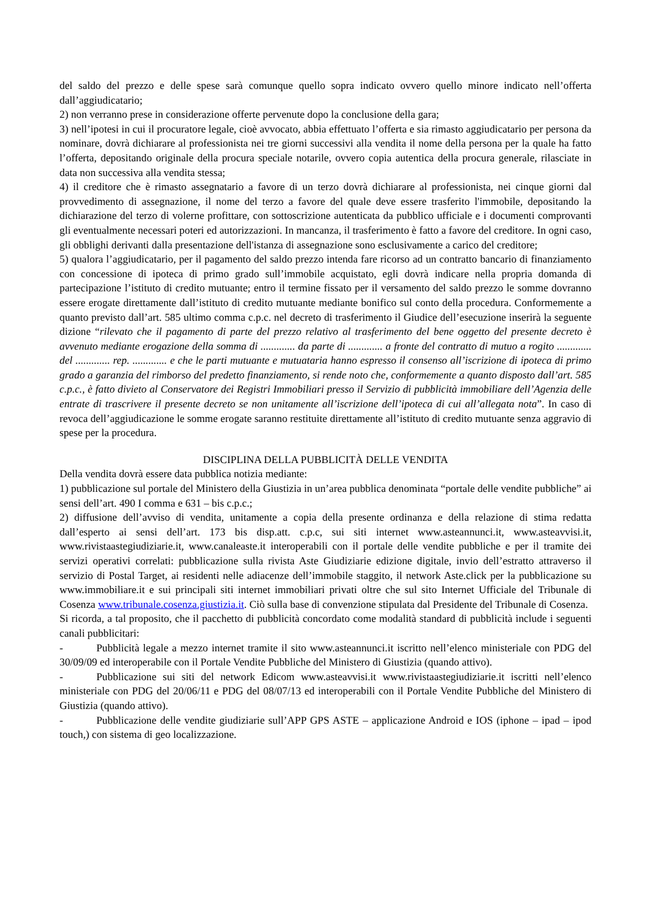del saldo del prezzo e delle spese sarà comunque quello sopra indicato ovvero quello minore indicato nell’offerta dall’aggiudicatario;
2) non verranno prese in considerazione offerte pervenute dopo la conclusione della gara;
3) nell’ipotesi in cui il procuratore legale, cioè avvocato, abbia effettuato l’offerta e sia rimasto aggiudicatario per persona da nominare, dovrà dichiarare al professionista nei tre giorni successivi alla vendita il nome della persona per la quale ha fatto l’offerta, depositando originale della procura speciale notarile, ovvero copia autentica della procura generale, rilasciate in data non successiva alla vendita stessa;
4) il creditore che è rimasto assegnatario a favore di un terzo dovrà dichiarare al professionista, nei cinque giorni dal provvedimento di assegnazione, il nome del terzo a favore del quale deve essere trasferito l'immobile, depositando la dichiarazione del terzo di volerne profittare, con sottoscrizione autenticata da pubblico ufficiale e i documenti comprovanti gli eventualmente necessari poteri ed autorizzazioni. In mancanza, il trasferimento è fatto a favore del creditore. In ogni caso, gli obblighi derivanti dalla presentazione dell'istanza di assegnazione sono esclusivamente a carico del creditore;
5) qualora l’aggiudicatario, per il pagamento del saldo prezzo intenda fare ricorso ad un contratto bancario di finanziamento con concessione di ipoteca di primo grado sull’immobile acquistato, egli dovrà indicare nella propria domanda di partecipazione l’istituto di credito mutuante; entro il termine fissato per il versamento del saldo prezzo le somme dovranno essere erogate direttamente dall’istituto di credito mutuante mediante bonifico sul conto della procedura. Conformemente a quanto previsto dall’art. 585 ultimo comma c.p.c. nel decreto di trasferimento il Giudice dell’esecuzione inserirà la seguente dizione “rilevato che il pagamento di parte del prezzo relativo al trasferimento del bene oggetto del presente decreto è avvenuto mediante erogazione della somma di ............. da parte di ............. a fronte del contratto di mutuo a rogito ............. del ............. rep. ............. e che le parti mutuante e mutuataria hanno espresso il consenso all’iscrizione di ipoteca di primo grado a garanzia del rimborso del predetto finanziamento, si rende noto che, conformemente a quanto disposto dall’art. 585 c.p.c., è fatto divieto al Conservatore dei Registri Immobiliari presso il Servizio di pubblicità immobiliare dell’Agenzia delle entrate di trascrivere il presente decreto se non unitamente all’iscrizione dell’ipoteca di cui all’allegata nota”. In caso di revoca dell’aggiudicazione le somme erogate saranno restituite direttamente all’istituto di credito mutuante senza aggravio di spese per la procedura.
DISCIPLINA DELLA PUBBLICITÀ DELLE VENDITA
Della vendita dovrà essere data pubblica notizia mediante:
1) pubblicazione sul portale del Ministero della Giustizia in un’area pubblica denominata “portale delle vendite pubbliche” ai sensi dell’art. 490 I comma e 631 – bis c.p.c.;
2) diffusione dell’avviso di vendita, unitamente a copia della presente ordinanza e della relazione di stima redatta dall’esperto ai sensi dell’art. 173 bis disp.att. c.p.c, sui siti internet www.asteannunci.it, www.asteavvisi.it, www.rivistaastegiudiziarie.it, www.canaleaste.it interoperabili con il portale delle vendite pubbliche e per il tramite dei servizi operativi correlati: pubblicazione sulla rivista Aste Giudiziarie edizione digitale, invio dell’estratto attraverso il servizio di Postal Target, ai residenti nelle adiacenze dell’immobile staggito, il network Aste.click per la pubblicazione su www.immobiliare.it e sui principali siti internet immobiliari privati oltre che sul sito Internet Ufficiale del Tribunale di Cosenza www.tribunale.cosenza.giustizia.it. Ciò sulla base di convenzione stipulata dal Presidente del Tribunale di Cosenza.
Si ricorda, a tal proposito, che il pacchetto di pubblicità concordato come modalità standard di pubblicità include i seguenti canali pubblicitari:
- Pubblicità legale a mezzo internet tramite il sito www.asteannunci.it iscritto nell’elenco ministeriale con PDG del 30/09/09 ed interoperabile con il Portale Vendite Pubbliche del Ministero di Giustizia (quando attivo).
- Pubblicazione sui siti del network Edicom www.asteavvisi.it www.rivistaastegiudiziarie.it iscritti nell’elenco ministeriale con PDG del 20/06/11 e PDG del 08/07/13 ed interoperabili con il Portale Vendite Pubbliche del Ministero di Giustizia (quando attivo).
- Pubblicazione delle vendite giudiziarie sull’APP GPS ASTE – applicazione Android e IOS (iphone – ipad – ipod touch,) con sistema di geo localizzazione.